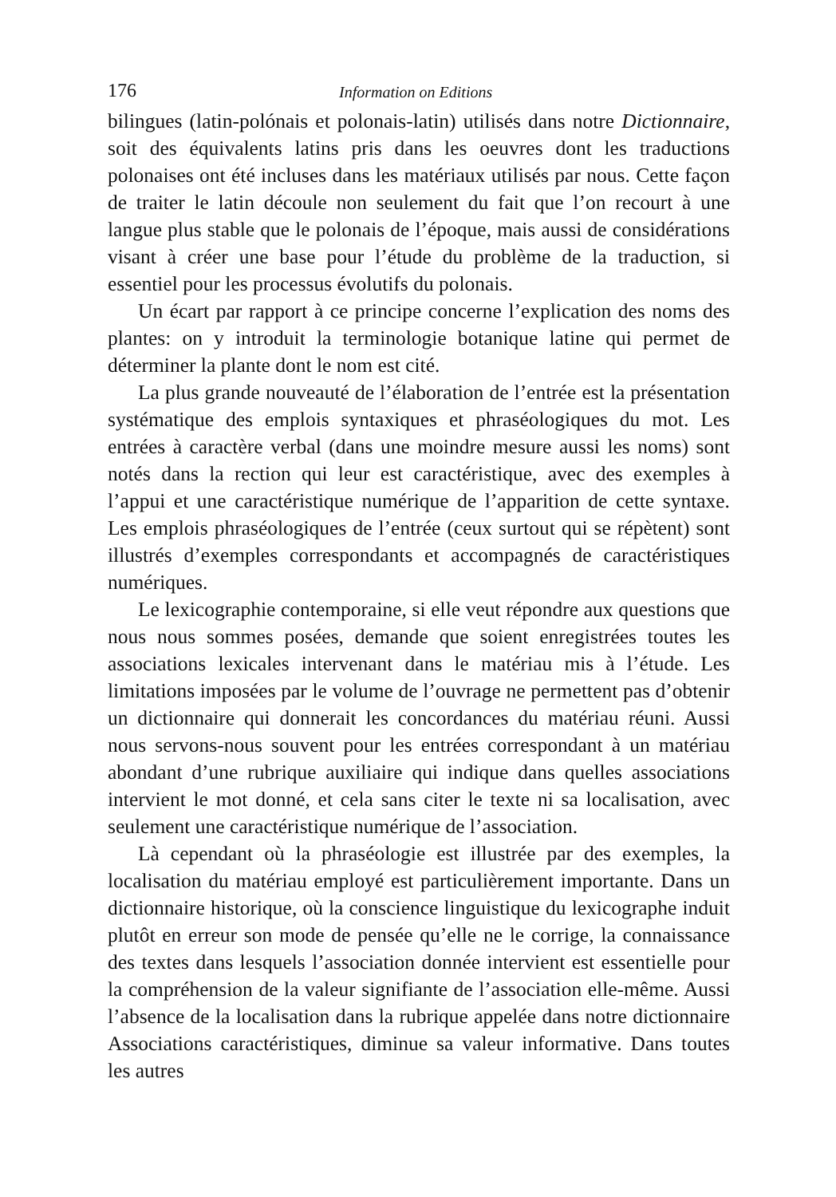176 Information on Editions
bilingues (latin-polónais et polonais-latin) utilisés dans notre Dictionnaire, soit des équivalents latins pris dans les oeuvres dont les traductions polonaises ont été incluses dans les matériaux utilisés par nous. Cette façon de traiter le latin découle non seulement du fait que l’on recourt à une langue plus stable que le polonais de l’époque, mais aussi de considérations visant à créer une base pour l’étude du problème de la traduction, si essentiel pour les processus évolutifs du polonais.
Un écart par rapport à ce principe concerne l’explication des noms des plantes: on y introduit la terminologie botanique latine qui permet de déterminer la plante dont le nom est cité.
La plus grande nouveauté de l’élaboration de l’entrée est la présentation systématique des emplois syntaxiques et phraséologiques du mot. Les entrées à caractère verbal (dans une moindre mesure aussi les noms) sont notés dans la rection qui leur est caractéristique, avec des exemples à l’appui et une caractéristique numérique de l’apparition de cette syntaxe. Les emplois phraséologiques de l’entrée (ceux surtout qui se répètent) sont illustrés d’exemples correspondants et accompagnés de caractéristiques numériques.
Le lexicographie contemporaine, si elle veut répondre aux questions que nous nous sommes posées, demande que soient enregistrées toutes les associations lexicales intervenant dans le matériau mis à l’étude. Les limitations imposées par le volume de l’ouvrage ne permettent pas d’obtenir un dictionnaire qui donnerait les concordances du matériau réuni. Aussi nous servons-nous souvent pour les entrées correspondant à un matériau abondant d’une rubrique auxiliaire qui indique dans quelles associations intervient le mot donné, et cela sans citer le texte ni sa localisation, avec seulement une caractéristique numérique de l’association.
Là cependant où la phraséologie est illustrée par des exemples, la localisation du matériau employé est particulièrement importante. Dans un dictionnaire historique, où la conscience linguistique du lexicographe induit plutôt en erreur son mode de pensée qu’elle ne le corrige, la connaissance des textes dans lesquels l’association donnée intervient est essentielle pour la compréhension de la valeur signifiante de l’association elle-même. Aussi l’absence de la localisation dans la rubrique appelée dans notre dictionnaire Associations caractéristiques, diminue sa valeur informative. Dans toutes les autres